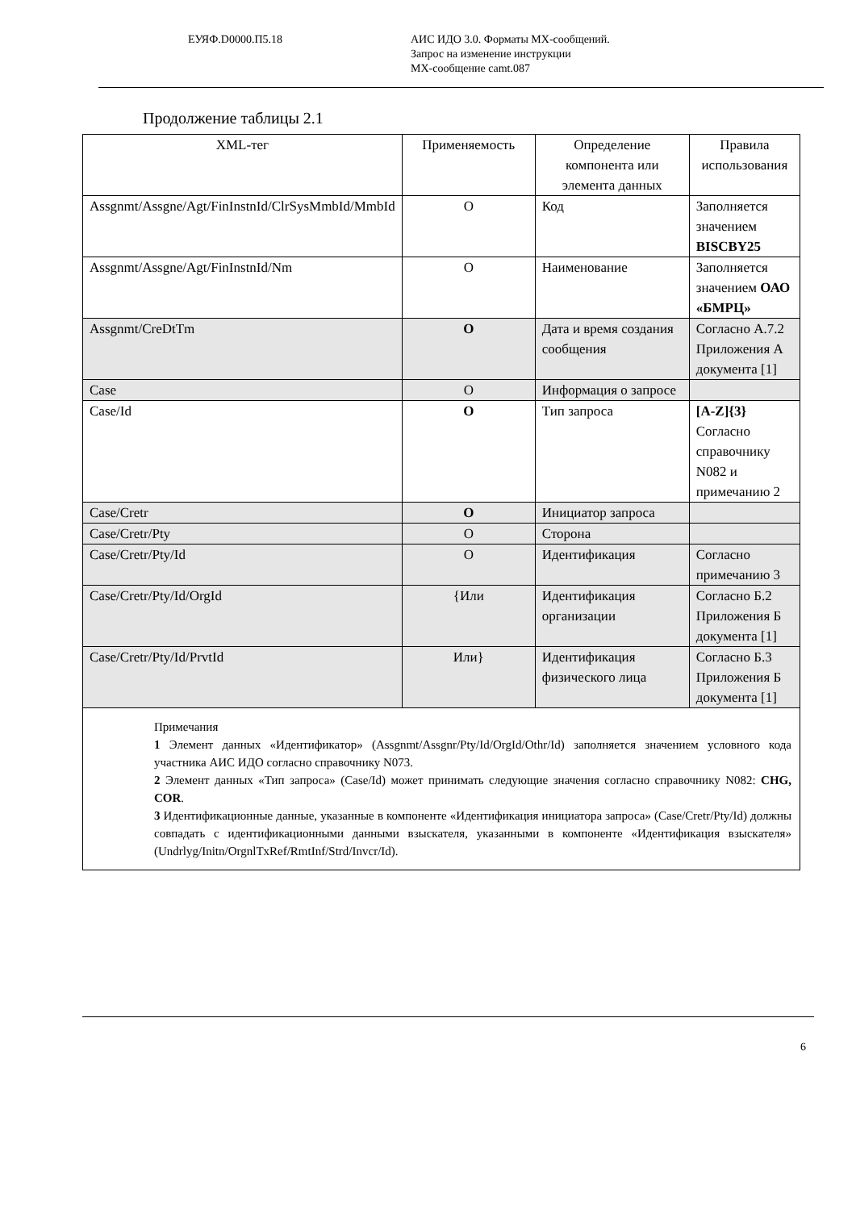ЕУЯФ.D0000.П5.18 АИС ИДО 3.0. Форматы МХ-сообщений.
Запрос на изменение инструкции
МХ-сообщение camt.087
Продолжение таблицы 2.1
| XML-тег | Применяемость | Определение компонента или элемента данных | Правила использования |
| --- | --- | --- | --- |
| Assgnmt/Assgne/Agt/FinInstnId/ClrSysMmbId/MmbId | O | Код | Заполняется значением BISCBY25 |
| Assgnmt/Assgne/Agt/FinInstnId/Nm | O | Наименование | Заполняется значением ОАО «БМРЦ» |
| Assgnmt/CreDtTm | O | Дата и время создания сообщения | Согласно А.7.2 Приложения А документа [1] |
| Case | O | Информация о запросе | |
| Case/Id | O | Тип запроса | [A-Z]{3} Согласно справочнику N082 и примечанию 2 |
| Case/Cretr | O | Инициатор запроса | |
| Case/Cretr/Pty | O | Сторона | |
| Case/Cretr/Pty/Id | O | Идентификация | Согласно примечанию 3 |
| Case/Cretr/Pty/Id/OrgId | {Или | Идентификация организации | Согласно Б.2 Приложения Б документа [1] |
| Case/Cretr/Pty/Id/PrvtId | Или} | Идентификация физического лица | Согласно Б.3 Приложения Б документа [1] |
| Примечания 1 Элемент данных «Идентификатор» (Assgnmt/Assgnr/Pty/Id/OrgId/Othr/Id) заполняется значением условного кода участника АИС ИДО согласно справочнику N073. 2 Элемент данных «Тип запроса» (Case/Id) может принимать следующие значения согласно справочнику N082: CHG, COR . 3 Идентификационные данные, указанные в компоненте «Идентификация инициатора запроса» (Case/Cretr/Pty/Id) должны совпадать с идентификационными данными взыскателя, указанными в компоненте «Идентификация взыскателя» (Undrlyg/Initn/OrgnlTxRef/RmtInf/Strd/Invcr/Id). | | | |
6